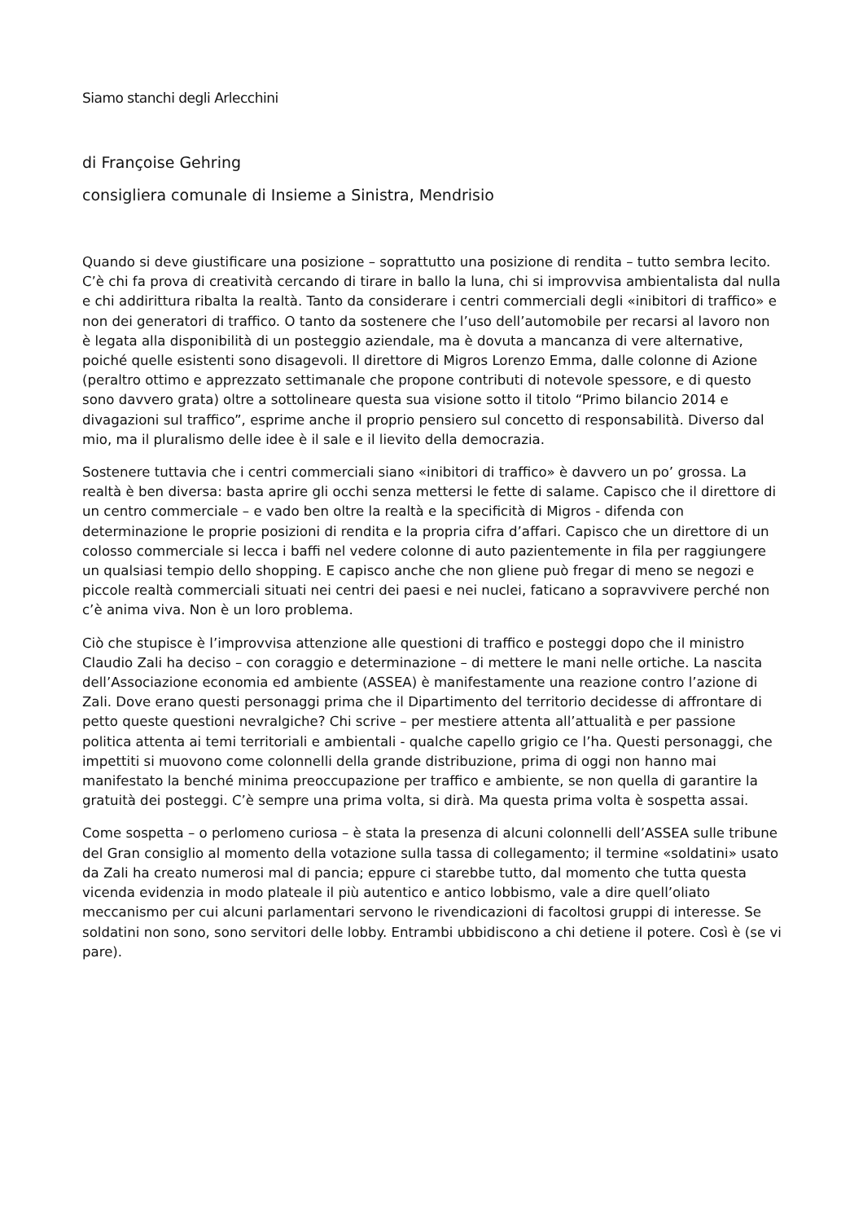Siamo stanchi degli Arlecchini
di Françoise Gehring
consigliera comunale di Insieme a Sinistra, Mendrisio
Quando si deve giustificare una posizione – soprattutto una posizione di rendita – tutto sembra lecito. C’è chi fa prova di creatività cercando di tirare in ballo la luna, chi si improvvisa ambientalista dal nulla e chi addirittura ribalta la realtà. Tanto da considerare i centri commerciali degli «inibitori di traffico» e non dei generatori di traffico. O tanto da sostenere che l’uso dell’automobile per recarsi al lavoro non è legata alla disponibilità di un posteggio aziendale, ma è dovuta a mancanza di vere alternative, poiché quelle esistenti sono disagevoli. Il direttore di Migros Lorenzo Emma, dalle colonne di Azione (peraltro ottimo e apprezzato settimanale che propone contributi di notevole spessore, e di questo sono davvero grata) oltre a sottolineare questa sua visione sotto il titolo “Primo bilancio 2014 e divagazioni sul traffico”, esprime anche il proprio pensiero sul concetto di responsabilità. Diverso dal mio, ma il pluralismo delle idee è il sale e il lievito della democrazia.
Sostenere tuttavia che i centri commerciali siano «inibitori di traffico» è davvero un po’ grossa. La realtà è ben diversa: basta aprire gli occhi senza mettersi le fette di salame. Capisco che il direttore di un centro commerciale – e vado ben oltre la realtà e la specificità di Migros - difenda con determinazione le proprie posizioni di rendita e la propria cifra d’affari. Capisco che un direttore di un colosso commerciale si lecca i baffi nel vedere colonne di auto pazientemente in fila per raggiungere un qualsiasi tempio dello shopping. E capisco anche che non gliene può fregar di meno se negozi e piccole realtà commerciali situati nei centri dei paesi e nei nuclei, faticano a sopravvivere perché non c’è anima viva. Non è un loro problema.
Ciò che stupisce è l’improvvisa attenzione alle questioni di traffico e posteggi dopo che il ministro Claudio Zali ha deciso – con coraggio e determinazione – di mettere le mani nelle ortiche. La nascita dell’Associazione economia ed ambiente (ASSEA) è manifestamente una reazione contro l’azione di Zali. Dove erano questi personaggi prima che il Dipartimento del territorio decidesse di affrontare di petto queste questioni nevralgiche? Chi scrive – per mestiere attenta all’attualità e per passione politica attenta ai temi territoriali e ambientali - qualche capello grigio ce l’ha. Questi personaggi, che impettiti si muovono come colonnelli della grande distribuzione, prima di oggi non hanno mai manifestato la benché minima preoccupazione per traffico e ambiente, se non quella di garantire la gratuità dei posteggi. C’è sempre una prima volta, si dirà. Ma questa prima volta è sospetta assai.
Come sospetta – o perlomeno curiosa – è stata la presenza di alcuni colonnelli dell’ASSEA sulle tribune del Gran consiglio al momento della votazione sulla tassa di collegamento; il termine «soldatini» usato da Zali ha creato numerosi mal di pancia; eppure ci starebbe tutto, dal momento che tutta questa vicenda evidenzia in modo plateale il più autentico e antico lobbismo, vale a dire quell’oliato meccanismo per cui alcuni parlamentari servono le rivendicazioni di facoltosi gruppi di interesse. Se soldatini non sono, sono servitori delle lobby. Entrambi ubbidiscono a chi detiene il potere. Così è (se vi pare).